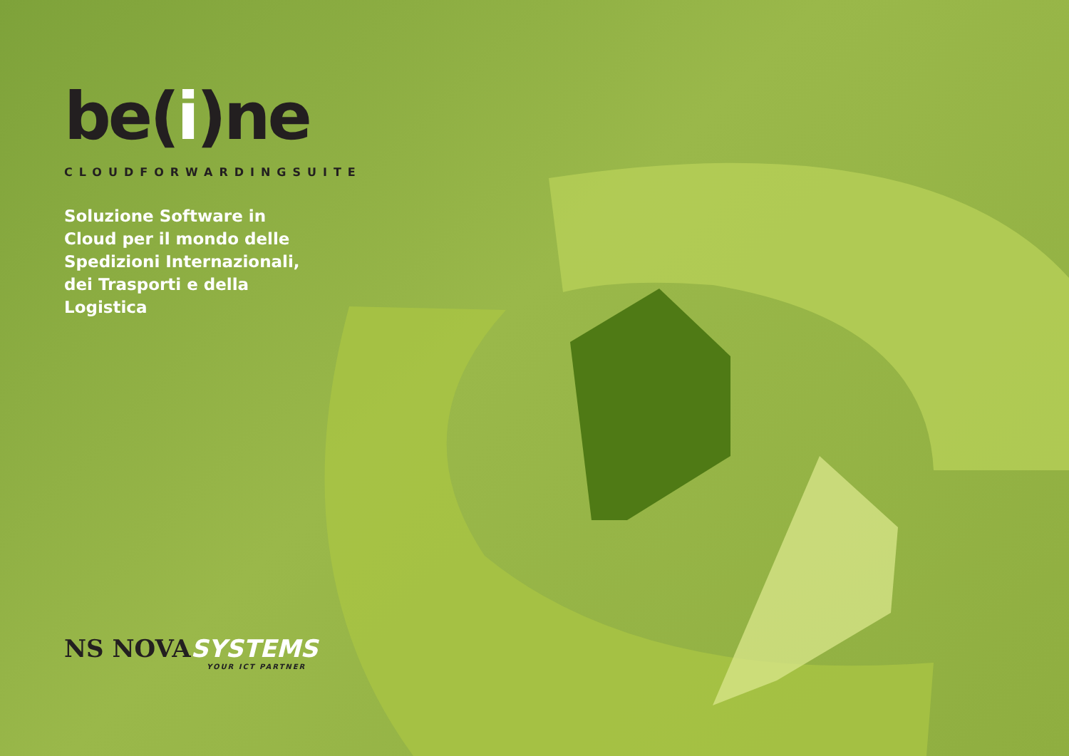be(i)ne
CLOUDFORWARDINGSUITE
Soluzione Software in Cloud per il mondo delle Spedizioni Internazionali, dei Trasporti e della Logistica
NS NOVA SYSTEMS
YOUR ICT PARTNER